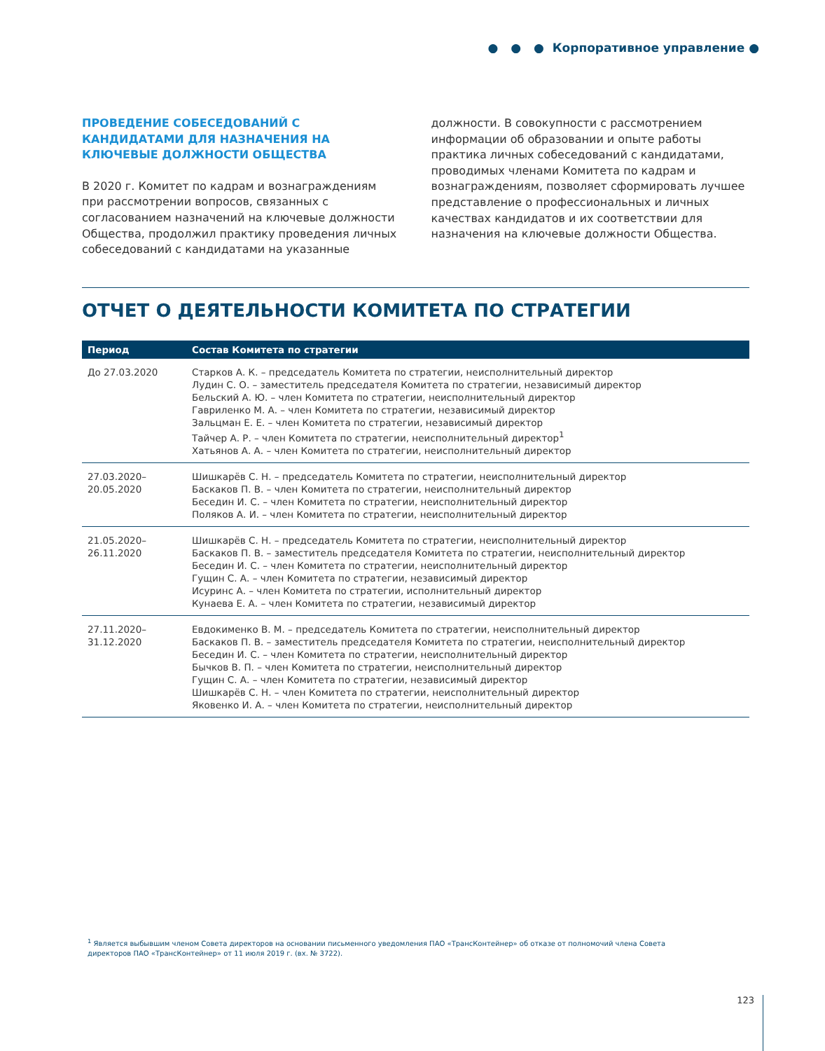● ● ● Корпоративное управление ●
ПРОВЕДЕНИЕ СОБЕСЕДОВАНИЙ С КАНДИДАТАМИ ДЛЯ НАЗНАЧЕНИЯ НА КЛЮЧЕВЫЕ ДОЛЖНОСТИ ОБЩЕСТВА
В 2020 г. Комитет по кадрам и вознаграждениям при рассмотрении вопросов, связанных с согласованием назначений на ключевые должности Общества, продолжил практику проведения личных собеседований с кандидатами на указанные
должности. В совокупности с рассмотрением информации об образовании и опыте работы практика личных собеседований с кандидатами, проводимых членами Комитета по кадрам и вознаграждениям, позволяет сформировать лучшее представление о профессиональных и личных качествах кандидатов и их соответствии для назначения на ключевые должности Общества.
ОТЧЕТ О ДЕЯТЕЛЬНОСТИ КОМИТЕТА ПО СТРАТЕГИИ
| Период | Состав Комитета по стратегии |
| --- | --- |
| До 27.03.2020 | Старков А. К. – председатель Комитета по стратегии, неисполнительный директор Лудин С. О. – заместитель председателя Комитета по стратегии, независимый директор Бельский А. Ю. – член Комитета по стратегии, неисполнительный директор Гавриленко М. А. – член Комитета по стратегии, независимый директор Зальцман Е. Е. – член Комитета по стратегии, независимый директор Тайчер А. Р. – член Комитета по стратегии, неисполнительный директор<sup>1</sup> Хатьянов А. А. – член Комитета по стратегии, неисполнительный директор |
| 27.03.2020– 20.05.2020 | Шишкарёв С. Н. – председатель Комитета по стратегии, неисполнительный директор Баскаков П. В. – член Комитета по стратегии, неисполнительный директор Беседин И. С. – член Комитета по стратегии, неисполнительный директор Поляков А. И. – член Комитета по стратегии, неисполнительный директор |
| 21.05.2020– 26.11.2020 | Шишкарёв С. Н. – председатель Комитета по стратегии, неисполнительный директор Баскаков П. В. – заместитель председателя Комитета по стратегии, неисполнительный директор Беседин И. С. – член Комитета по стратегии, неисполнительный директор Гущин С. А. – член Комитета по стратегии, независимый директор Исуринс А. – член Комитета по стратегии, исполнительный директор Кунаева Е. А. – член Комитета по стратегии, независимый директор |
| 27.11.2020– 31.12.2020 | Евдокименко В. М. – председатель Комитета по стратегии, неисполнительный директор Баскаков П. В. – заместитель председателя Комитета по стратегии, неисполнительный директор Беседин И. С. – член Комитета по стратегии, неисполнительный директор Бычков В. П. – член Комитета по стратегии, неисполнительный директор Гущин С. А. – член Комитета по стратегии, независимый директор Шишкарёв С. Н. – член Комитета по стратегии, неисполнительный директор Яковенко И. А. – член Комитета по стратегии, неисполнительный директор |
<sup>1</sup> Является выбывшим членом Совета директоров на основании письменного уведомления ПАО «ТрансКонтейнер» об отказе от полномочий члена Совета директоров ПАО «ТрансКонтейнер» от 11 июля 2019 г. (вх. № 3722).
123